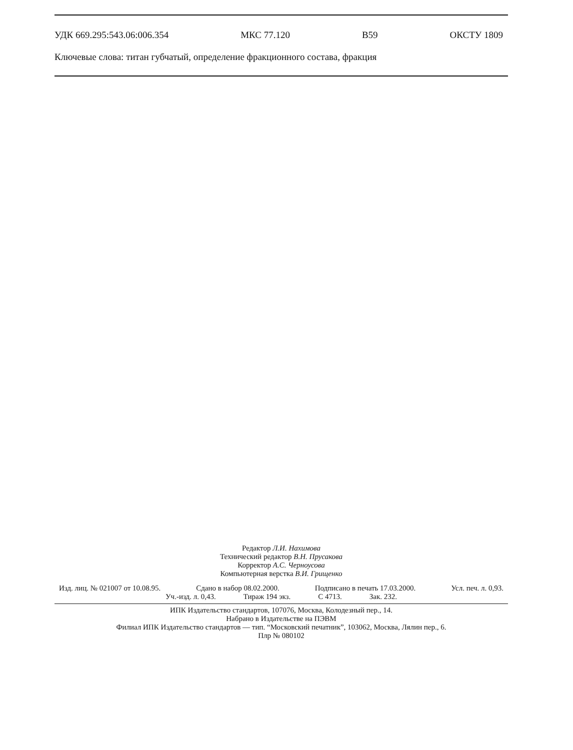УДК 669.295:543.06:006.354 МКС 77.120 В59 ОКСТУ 1809
Ключевые слова: титан губчатый, определение фракционного состава, фракция
Редактор Л.И. Нахимова
Технический редактор В.Н. Прусакова
Корректор А.С. Черноусова
Компьютерная верстка В.И. Грищенко
Изд. лиц. № 021007 от 10.08.95. Сдано в набор 08.02.2000. Подписано в печать 17.03.2000. Усл. печ. л. 0,93.
Уч.-изд. л. 0,43. Тираж 194 экз. С 4713. Зак. 232.
ИПК Издательство стандартов, 107076, Москва, Колодезный пер., 14.
Набрано в Издательстве на ПЭВМ
Филиал ИПК Издательство стандартов — тип. “Московский печатник”, 103062, Москва, Лялин пер., 6.
Плр № 080102